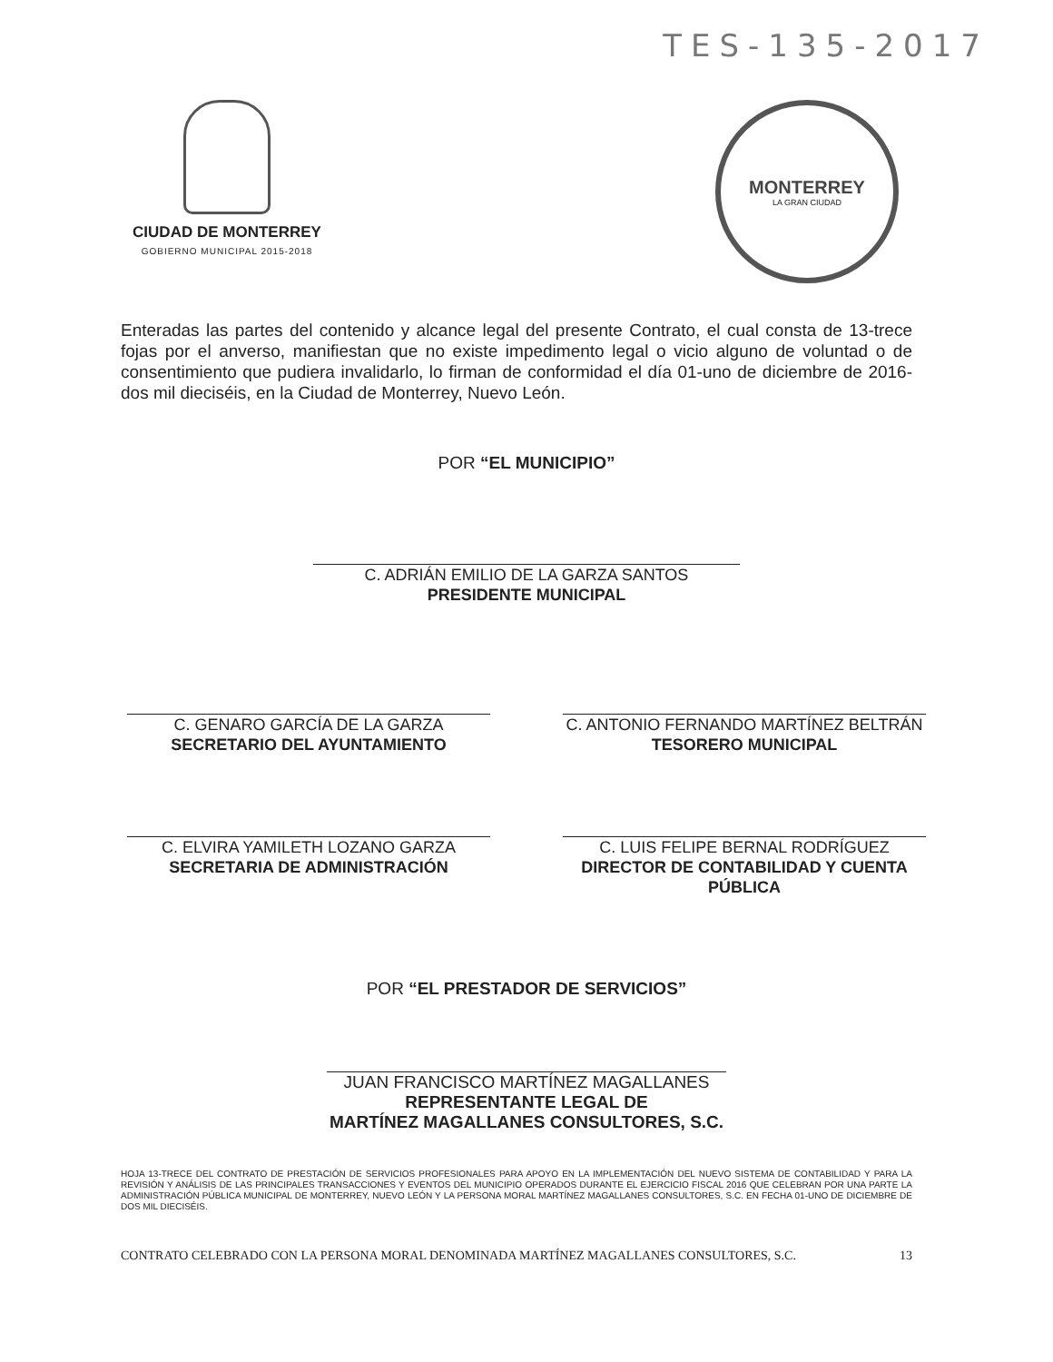TES-135-2017
CIUDAD DE MONTERREY
GOBIERNO MUNICIPAL 2015-2018
MONTERREY
LA GRAN CIUDAD
Enteradas las partes del contenido y alcance legal del presente Contrato, el cual consta de 13-trece fojas por el anverso, manifiestan que no existe impedimento legal o vicio alguno de voluntad o de consentimiento que pudiera invalidarlo, lo firman de conformidad el día 01-uno de diciembre de 2016-dos mil dieciséis, en la Ciudad de Monterrey, Nuevo León.
POR “EL MUNICIPIO”
C. ADRIÁN EMILIO DE LA GARZA SANTOS
PRESIDENTE MUNICIPAL
C. GENARO GARCÍA DE LA GARZA
SECRETARIO DEL AYUNTAMIENTO
C. ANTONIO FERNANDO MARTÍNEZ BELTRÁN
TESORERO MUNICIPAL
C. ELVIRA YAMILETH LOZANO GARZA
SECRETARIA DE ADMINISTRACIÓN
C. LUIS FELIPE BERNAL RODRÍGUEZ
DIRECTOR DE CONTABILIDAD Y CUENTA PÚBLICA
POR “EL PRESTADOR DE SERVICIOS”
JUAN FRANCISCO MARTÍNEZ MAGALLANES
REPRESENTANTE LEGAL DE
MARTÍNEZ MAGALLANES CONSULTORES, S.C.
HOJA 13-TRECE DEL CONTRATO DE PRESTACIÓN DE SERVICIOS PROFESIONALES PARA APOYO EN LA IMPLEMENTACIÓN DEL NUEVO SISTEMA DE CONTABILIDAD Y PARA LA REVISIÓN Y ANÁLISIS DE LAS PRINCIPALES TRANSACCIONES Y EVENTOS DEL MUNICIPIO OPERADOS DURANTE EL EJERCICIO FISCAL 2016 QUE CELEBRAN POR UNA PARTE LA ADMINISTRACIÓN PÚBLICA MUNICIPAL DE MONTERREY, NUEVO LEÓN Y LA PERSONA MORAL MARTÍNEZ MAGALLANES CONSULTORES, S.C. EN FECHA 01-UNO DE DICIEMBRE DE DOS MIL DIECISÉIS.
CONTRATO CELEBRADO CON LA PERSONA MORAL DENOMINADA MARTÍNEZ MAGALLANES CONSULTORES, S.C. 13